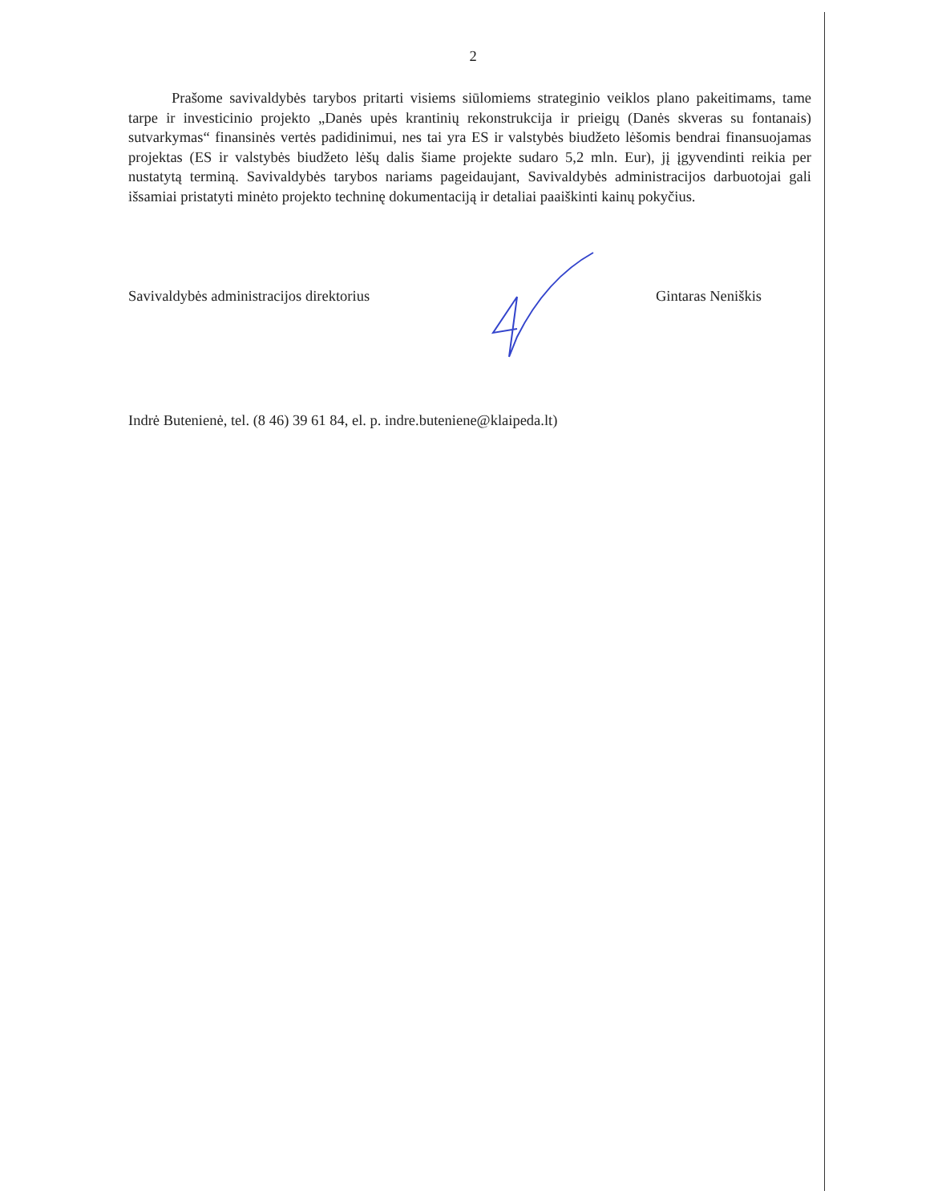2
Prašome savivaldybės tarybos pritarti visiems siūlomiems strateginio veiklos plano pakeitimams, tame tarpe ir investicinio projekto „Danės upės krantinių rekonstrukcija ir prieigų (Danės skveras su fontanais) sutvarkymas“ finansinės vertės padidinimui, nes tai yra ES ir valstybės biudžeto lėšomis bendrai finansuojamas projektas (ES ir valstybės biudžeto lėšų dalis šiame projekte sudaro 5,2 mln. Eur), jį įgyvendinti reikia per nustatytą terminą. Savivaldybės tarybos nariams pageidaujant, Savivaldybės administracijos darbuotojai gali išsamiai pristatyti minėto projekto techninę dokumentaciją ir detaliai paaiškinti kainų pokyčius.
Savivaldybės administracijos direktorius Gintaras Neniškis
Indrė Butenienė, tel. (8 46) 39 61 84, el. p. indre.buteniene@klaipeda.lt)